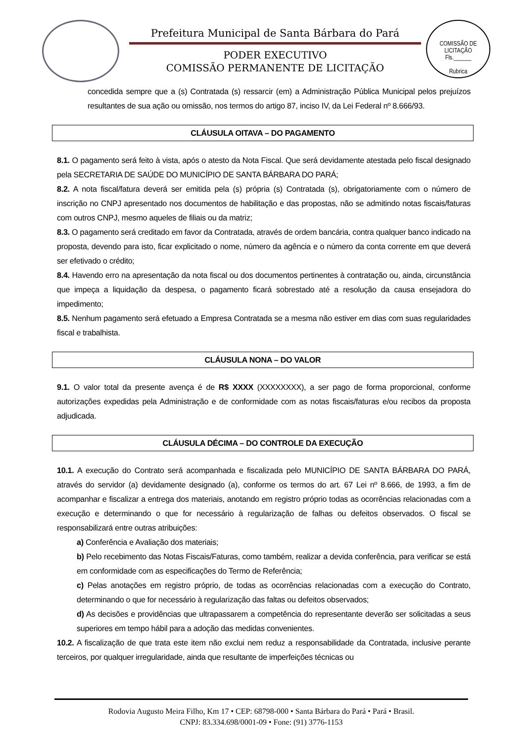Prefeitura Municipal de Santa Bárbara do Pará
PODER EXECUTIVO
COMISSÃO PERMANENTE DE LICITAÇÃO
COMISSÃO DE LICITAÇÃO
Fls.______
Rubrica
concedida sempre que a (s) Contratada (s) ressarcir (em) a Administração Pública Municipal pelos prejuízos resultantes de sua ação ou omissão, nos termos do artigo 87, inciso IV, da Lei Federal nº 8.666/93.
CLÁUSULA OITAVA – DO PAGAMENTO
8.1. O pagamento será feito à vista, após o atesto da Nota Fiscal. Que será devidamente atestada pelo fiscal designado pela SECRETARIA DE SAÚDE DO MUNICÍPIO DE SANTA BÁRBARA DO PARÁ;
8.2. A nota fiscal/fatura deverá ser emitida pela (s) própria (s) Contratada (s), obrigatoriamente com o número de inscrição no CNPJ apresentado nos documentos de habilitação e das propostas, não se admitindo notas fiscais/faturas com outros CNPJ, mesmo aqueles de filiais ou da matriz;
8.3. O pagamento será creditado em favor da Contratada, através de ordem bancária, contra qualquer banco indicado na proposta, devendo para isto, ficar explicitado o nome, número da agência e o número da conta corrente em que deverá ser efetivado o crédito;
8.4. Havendo erro na apresentação da nota fiscal ou dos documentos pertinentes à contratação ou, ainda, circunstância que impeça a liquidação da despesa, o pagamento ficará sobrestado até a resolução da causa ensejadora do impedimento;
8.5. Nenhum pagamento será efetuado a Empresa Contratada se a mesma não estiver em dias com suas regularidades fiscal e trabalhista.
CLÁUSULA NONA – DO VALOR
9.1. O valor total da presente avença é de R$ XXXX (XXXXXXXX), a ser pago de forma proporcional, conforme autorizações expedidas pela Administração e de conformidade com as notas fiscais/faturas e/ou recibos da proposta adjudicada.
CLÁUSULA DÉCIMA – DO CONTROLE DA EXECUÇÃO
10.1. A execução do Contrato será acompanhada e fiscalizada pelo MUNICÍPIO DE SANTA BÁRBARA DO PARÁ, através do servidor (a) devidamente designado (a), conforme os termos do art. 67 Lei nº 8.666, de 1993, a fim de acompanhar e fiscalizar a entrega dos materiais, anotando em registro próprio todas as ocorrências relacionadas com a execução e determinando o que for necessário à regularização de falhas ou defeitos observados. O fiscal se responsabilizará entre outras atribuições:
a) Conferência e Avaliação dos materiais;
b) Pelo recebimento das Notas Fiscais/Faturas, como também, realizar a devida conferência, para verificar se está em conformidade com as especificações do Termo de Referência;
c) Pelas anotações em registro próprio, de todas as ocorrências relacionadas com a execução do Contrato, determinando o que for necessário à regularização das faltas ou defeitos observados;
d) As decisões e providências que ultrapassarem a competência do representante deverão ser solicitadas a seus superiores em tempo hábil para a adoção das medidas convenientes.
10.2. A fiscalização de que trata este item não exclui nem reduz a responsabilidade da Contratada, inclusive perante terceiros, por qualquer irregularidade, ainda que resultante de imperfeições técnicas ou
Rodovia Augusto Meira Filho, Km 17 • CEP: 68798-000 • Santa Bárbara do Pará • Pará • Brasil.
CNPJ: 83.334.698/0001-09 • Fone: (91) 3776-1153